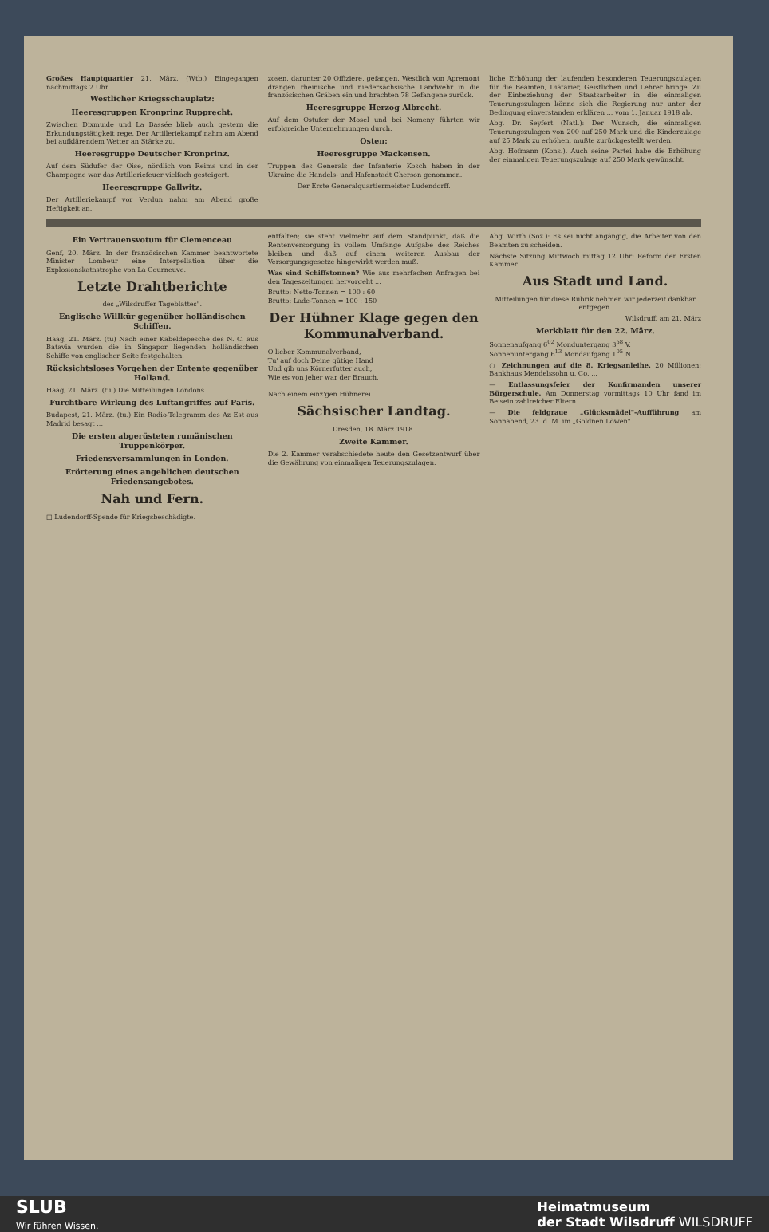Großes Hauptquartier 21. März. (Wtb.) Eingegangen nachmittags 2 Uhr.
Westlicher Kriegsschauplatz:
Heeresgruppen Kronprinz Rupprecht.
Zwischen Dixmuide und La Bassée blieb auch gestern die Erkundungstätigkeit rege. Der Artilleriekampf nahm am Abend bei aufklärendem Wetter an Stärke zu.
Heeresgruppe Deutscher Kronprinz.
Auf dem Südufer der Oise, nördlich von Reims und in der Champagne war das Artilleriefeuer vielfach gesteigert.
Heeresgruppe Gallwitz.
Der Artilleriekampf vor Verdun nahm am Abend große Heftigkeit an.
zosen, darunter 20 Offiziere, gefangen. Westlich von Apremont drangen rheinische und niedersächsische Landwehr in die französischen Gräben ein und brachten 78 Gefangene zurück.
Heeresgruppe Herzog Albrecht.
Auf dem Ostufer der Mosel und bei Nomeny führten wir erfolgreiche Unternehmungen durch.
Osten:
Heeresgruppe Mackensen.
Truppen des Generals der Infanterie Kosch haben in der Ukraine die Handels- und Hafenstadt Cherson genommen.
Der Erste Generalquartiermeister Ludendorff.
liche Erhöhung der laufenden besonderen Teuerungszulagen für die Beamten, Diätarier, Geistlichen und Lehrer bringe. Zu der Einbeziehung der Staatsarbeiter in die einmaligen Teuerungszulagen könne sich die Regierung nur unter der Bedingung einverstanden erklären ... vom 1. Januar 1918 ab.
Abg. Dr. Seyfert (Natl.): Der Wunsch, die einmaligen Teuerungszulagen von 200 auf 250 Mark und die Kinderzulage auf 25 Mark zu erhöhen, mußte zurückgestellt werden.
Abg. Hofmann (Kons.). Auch seine Partei habe die Erhöhung der einmaligen Teuerungszulage auf 250 Mark gewünscht.
Ein Vertrauensvotum für Clemenceau
Genf, 20. März. In der französischen Kammer beantwortete Minister Lombeur eine Interpellation über die Explosionskatastrophe von La Courneuve.
Letzte Drahtberichte
des „Wilsdruffer Tageblattes".
Englische Willkür gegenüber holländischen Schiffen.
Haag, 21. März. (tu) Nach einer Kabeldepesche des N. C. aus Batavia wurden die in Singapor liegenden holländischen Schiffe von englischer Seite festgehalten.
Rücksichtsloses Vorgehen der Entente gegenüber Holland.
Haag, 21. März. (tu.) Die Mitteilungen Londons ...
Furchtbare Wirkung des Luftangriffes auf Paris.
Budapest, 21. März. (tu.) Ein Radio-Telegramm des Az Est aus Madrid besagt ...
Die ersten abgerüsteten rumänischen Truppenkörper.
Friedensversammlungen in London.
Erörterung eines angeblichen deutschen Friedensangebotes.
Nah und Fern.
□ Ludendorff-Spende für Kriegsbeschädigte.
entfalten; sie steht vielmehr auf dem Standpunkt, daß die Rentenversorgung in vollem Umfange Aufgabe des Reiches bleiben und daß auf einem weiteren Ausbau der Versorgungsgesetze hingewirkt werden muß.
Was sind Schiffstonnen? Wie aus mehrfachen Anfragen bei den Tageszeitungen hervorgeht ...
Brutto: Netto-Tonnen = 100 : 60
Brutto: Lade-Tonnen = 100 : 150
Der Hühner Klage gegen den Kommunalverband.
O lieber Kommunalverband,
Tu' auf doch Deine gütige Hand
Und gib uns Körnerfutter auch,
Wie es von jeher war der Brauch.
...
Nach einem einz'gen Hühnerei.
Sächsischer Landtag.
Dresden, 18. März 1918.
Zweite Kammer.
Die 2. Kammer verabschiedete heute den Gesetzentwurf über die Gewährung von einmaligen Teuerungszulagen.
Abg. Wirth (Soz.): Es sei nicht angängig, die Arbeiter von den Beamten zu scheiden.
Nächste Sitzung Mittwoch mittag 12 Uhr: Reform der Ersten Kammer.
Aus Stadt und Land.
Mitteilungen für diese Rubrik nehmen wir jederzeit dankbar entgegen.
Wilsdruff, am 21. März
Merkblatt für den 22. März.
Sonnenaufgang 6<sup>02</sup> Monduntergang 3<sup>58</sup> V.
Sonnenuntergang 6<sup>13</sup> Mondaufgang 1<sup>05</sup> N.
○ Zeichnungen auf die 8. Kriegsanleihe. 20 Millionen: Bankhaus Mendelssohn u. Co. ...
— Entlassungsfeier der Konfirmanden unserer Bürgerschule. Am Donnerstag vormittags 10 Uhr fand im Beisein zahlreicher Eltern ...
— Die feldgraue „Glücksmädel"-Aufführung am Sonnabend, 23. d. M. im „Goldnen Löwen" ...
SLUB
Wir führen Wissen.
Heimatmuseum
der Stadt Wilsdruff WILSDRUFF